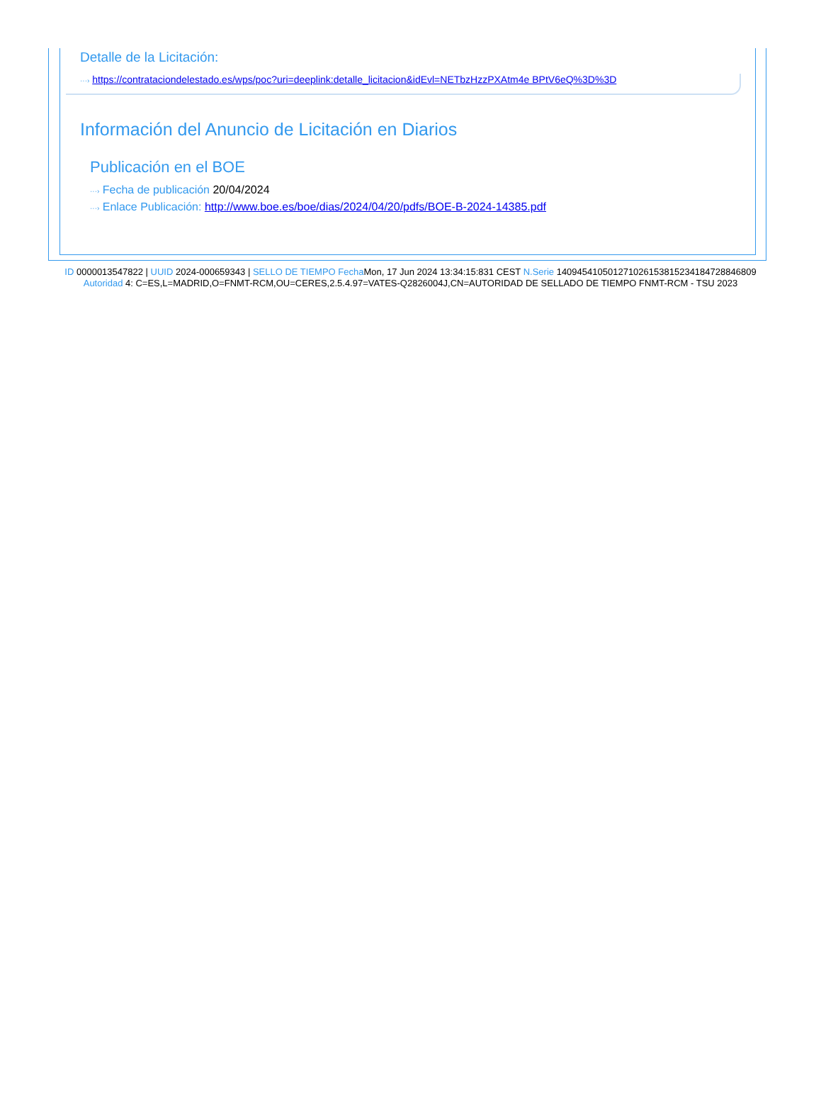Detalle de la Licitación:
···› https://contrataciondelestado.es/wps/poc?uri=deeplink:detalle_licitacion&idEvl=NETbzHzzPXAtm4e BPtV6eQ%3D%3D
Información del Anuncio de Licitación en Diarios
Publicación en el BOE
···› Fecha de publicación 20/04/2024
···› Enlace Publicación: http://www.boe.es/boe/dias/2024/04/20/pdfs/BOE-B-2024-14385.pdf
ID 0000013547822 | UUID 2024-000659343 | SELLO DE TIEMPO Fecha Mon, 17 Jun 2024 13:34:15:831 CEST N.Serie 140945410501271026153815234184728846809 Autoridad 4: C=ES,L=MADRID,O=FNMT-RCM,OU=CERES,2.5.4.97=VATES-Q2826004J,CN=AUTORIDAD DE SELLADO DE TIEMPO FNMT-RCM - TSU 2023